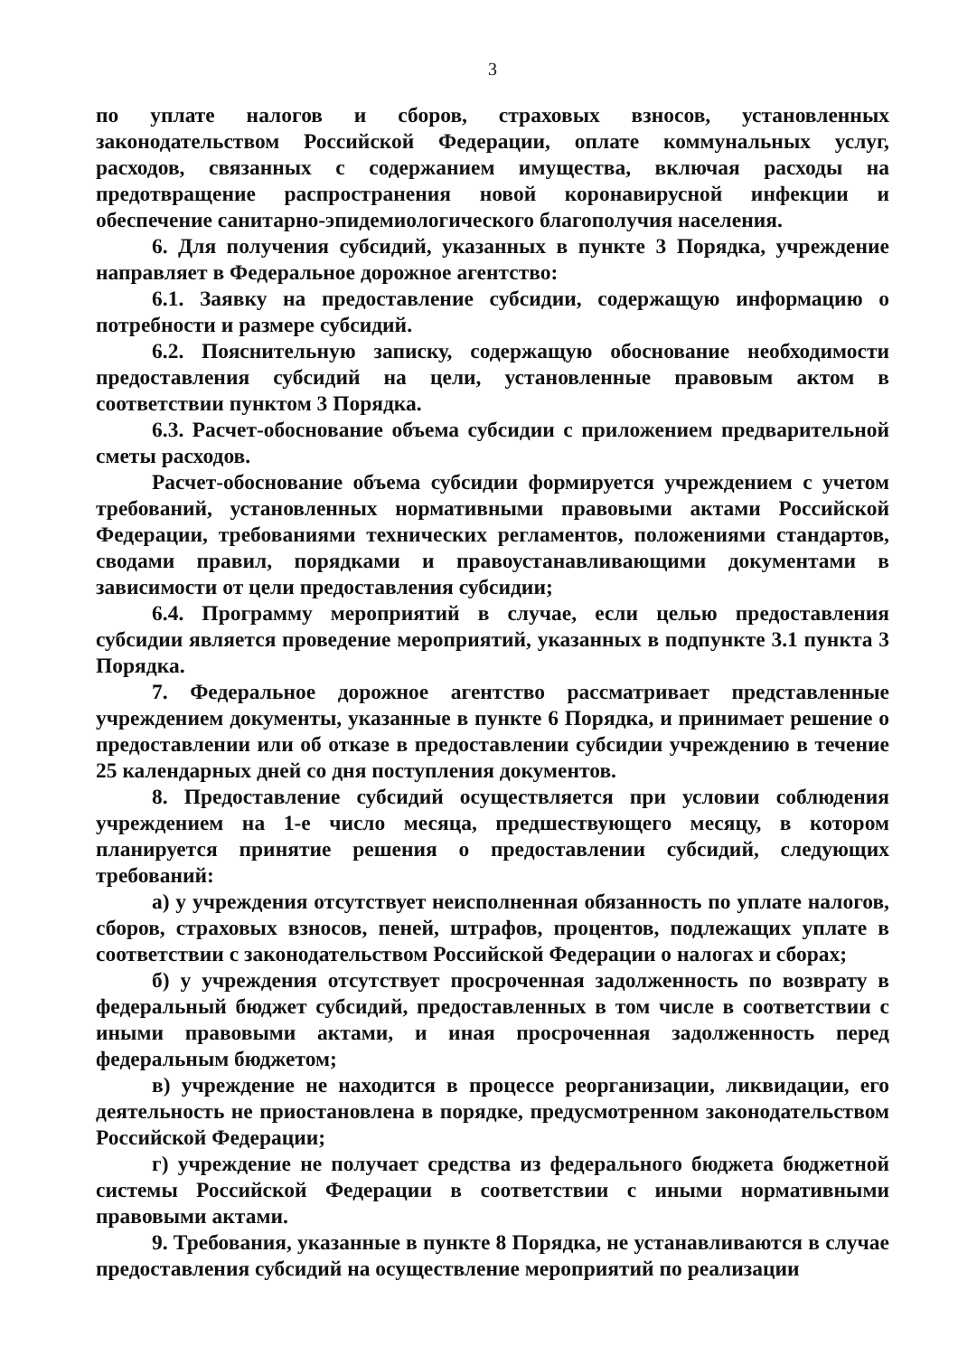3
по уплате налогов и сборов, страховых взносов, установленных законодательством Российской Федерации, оплате коммунальных услуг, расходов, связанных с содержанием имущества, включая расходы на предотвращение распространения новой коронавирусной инфекции и обеспечение санитарно-эпидемиологического благополучия населения.
6. Для получения субсидий, указанных в пункте 3 Порядка, учреждение направляет в Федеральное дорожное агентство:
6.1. Заявку на предоставление субсидии, содержащую информацию о потребности и размере субсидий.
6.2. Пояснительную записку, содержащую обоснование необходимости предоставления субсидий на цели, установленные правовым актом в соответствии пунктом 3 Порядка.
6.3. Расчет-обоснование объема субсидии с приложением предварительной сметы расходов.
Расчет-обоснование объема субсидии формируется учреждением с учетом требований, установленных нормативными правовыми актами Российской Федерации, требованиями технических регламентов, положениями стандартов, сводами правил, порядками и правоустанавливающими документами в зависимости от цели предоставления субсидии;
6.4. Программу мероприятий в случае, если целью предоставления субсидии является проведение мероприятий, указанных в подпункте 3.1 пункта 3 Порядка.
7. Федеральное дорожное агентство рассматривает представленные учреждением документы, указанные в пункте 6 Порядка, и принимает решение о предоставлении или об отказе в предоставлении субсидии учреждению в течение 25 календарных дней со дня поступления документов.
8. Предоставление субсидий осуществляется при условии соблюдения учреждением на 1-е число месяца, предшествующего месяцу, в котором планируется принятие решения о предоставлении субсидий, следующих требований:
а) у учреждения отсутствует неисполненная обязанность по уплате налогов, сборов, страховых взносов, пеней, штрафов, процентов, подлежащих уплате в соответствии с законодательством Российской Федерации о налогах и сборах;
б) у учреждения отсутствует просроченная задолженность по возврату в федеральный бюджет субсидий, предоставленных в том числе в соответствии с иными правовыми актами, и иная просроченная задолженность перед федеральным бюджетом;
в) учреждение не находится в процессе реорганизации, ликвидации, его деятельность не приостановлена в порядке, предусмотренном законодательством Российской Федерации;
г) учреждение не получает средства из федерального бюджета бюджетной системы Российской Федерации в соответствии с иными нормативными правовыми актами.
9. Требования, указанные в пункте 8 Порядка, не устанавливаются в случае предоставления субсидий на осуществление мероприятий по реализации